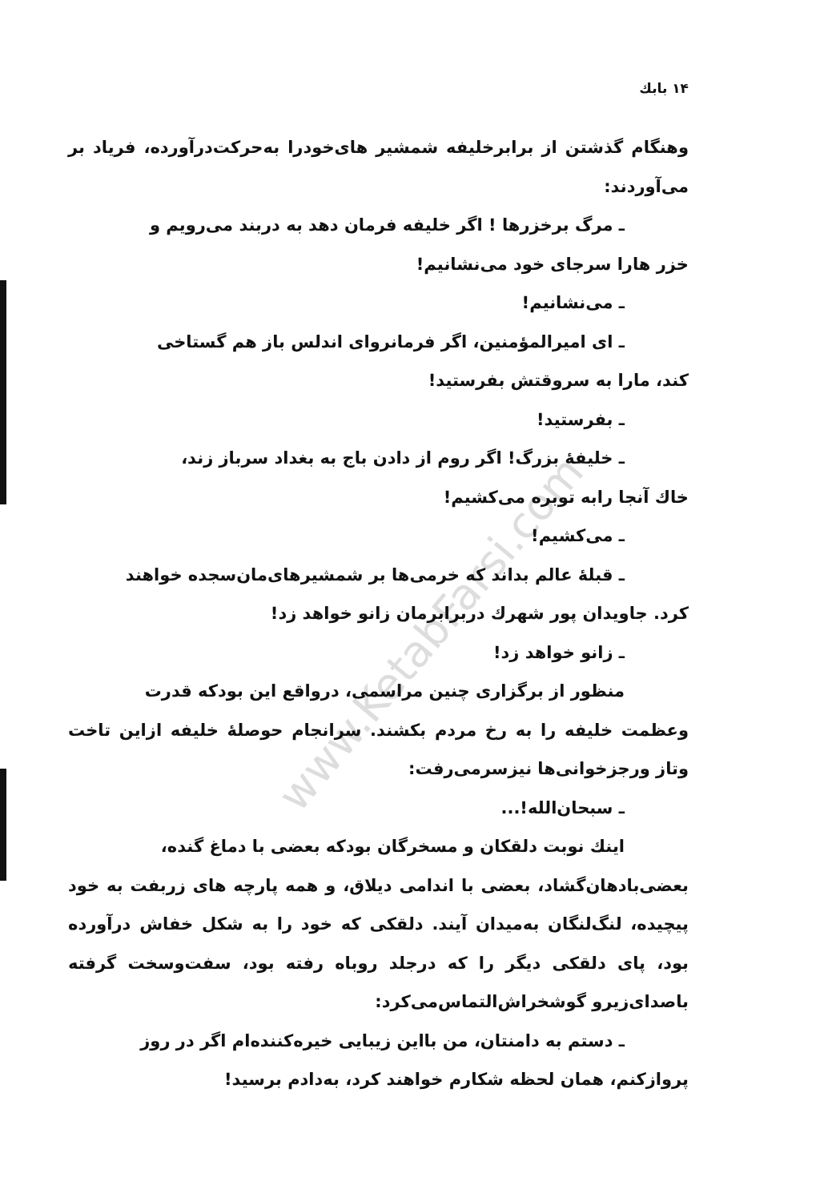www.KetabFarsi.com
۱۴ بابك
وهنگام گذشتن از برابرخلیفه شمشیر های‌خودرا به‌حرکت‌درآورده، فریاد بر می‌آوردند:
ـ مرگ برخزرها ! اگر خلیفه فرمان دهد به دربند می‌رویم و
خزر هارا سرجای خود می‌نشانیم!
ـ می‌نشانیم!
ـ ای امیرالمؤمنین، اگر فرمانروای اندلس باز هم گستاخی
کند، مارا به سروقتش بفرستید!
ـ بفرستید!
ـ خلیفهٔ بزرگ! اگر روم از دادن باج به بغداد سرباز زند،
خاك آنجا رابه توبره می‌کشیم!
ـ می‌کشیم!
ـ قبلهٔ عالم بداند که خرمی‌ها بر شمشیرهای‌مان‌سجده خواهند
کرد. جاویدان پور شهرك دربرابرمان زانو خواهد زد!
ـ زانو خواهد زد!
منظور از برگزاری چنین مراسمی، درواقع این بودکه قدرت
وعظمت خلیفه را به رخ مردم بکشند. سرانجام حوصلهٔ خلیفه ازاین تاخت وتاز ورجزخوانی‌ها نیزسرمی‌رفت:
ـ سبحان‌الله!...
اینك نوبت دلقکان و مسخرگان بودکه بعضی با دماغ گنده،
بعضی‌بادهان‌گشاد، بعضی با اندامی دیلاق، و همه پارچه های زربفت به خود پیچیده، لنگ‌لنگان به‌میدان آیند. دلقکی که خود را به شکل خفاش درآورده بود، پای دلقکی دیگر را که درجلد روباه رفته بود، سفت‌وسخت گرفته باصدای‌زیرو گوشخراش‌التماس‌می‌کرد:
ـ دستم به دامنتان، من بااین زیبایی خیره‌کننده‌ام اگر در روز
پروازکنم، همان لحظه شکارم خواهند کرد، به‌دادم برسید!